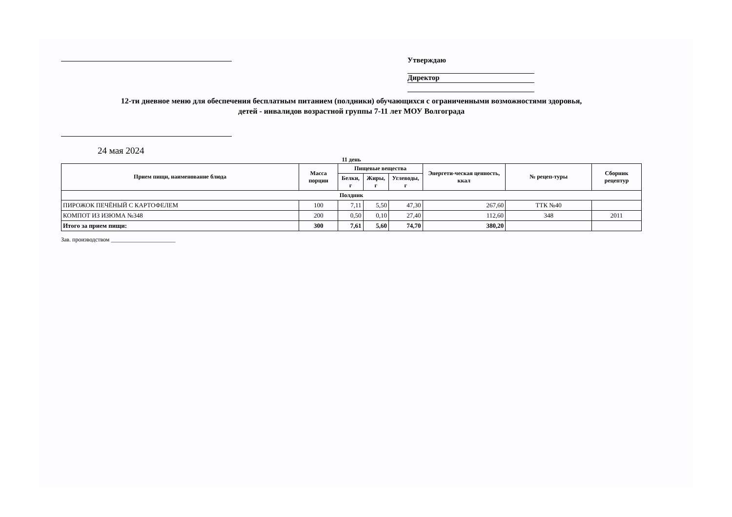Утверждаю
Директор
12-ти дневное меню для обеспечения бесплатным питанием (полдники) обучающихся с ограниченными возможностями здоровья,
детей - инвалидов возрастной группы 7-11 лет МОУ Волгограда
24 мая 2024
11 день
| Прием пищи, наименование блюда | Масса порции | Пищевые вещества | | | Энергети-ческая ценность, ккал | № рецеп-туры | Сборник рецептур |
| --- | --- | --- | --- | --- | --- | --- | --- |
| | | Белки, г | Жиры, г | Углеводы, г | | | |
| Полдник | | | | | | | |
| ПИРОЖОК ПЕЧЁНЫЙ С КАРТОФЕЛЕМ | 100 | 7,11 | 5,50 | 47,30 | 267,60 | ТТК №40 | |
| КОМПОТ ИЗ ИЗЮМА №348 | 200 | 0,50 | 0,10 | 27,40 | 112,60 | 348 | 2011 |
| Итого за прием пищи: | 300 | 7,61 | 5,60 | 74,70 | 380,20 | | |
Зав. производством ______________________